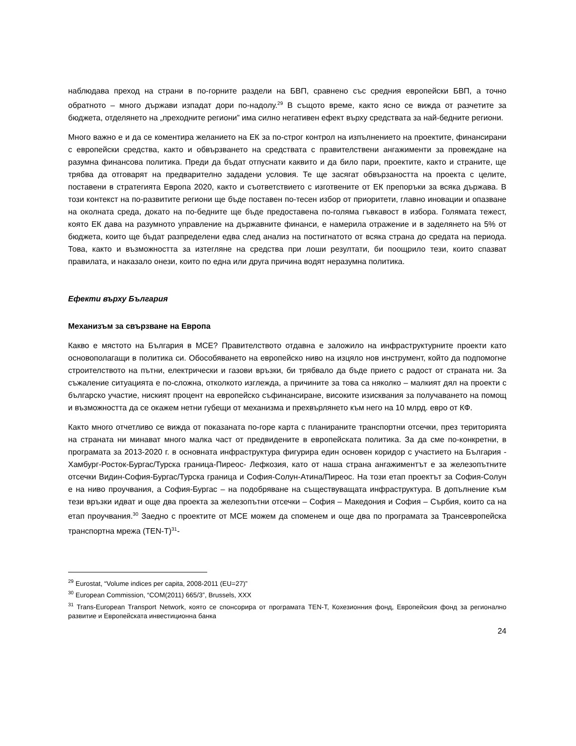наблюдава преход на страни в по-горните раздели на БВП, сравнено със средния европейски БВП, а точно обратното – много държави изпадат дори по-надолу.<sup>29</sup> В същото време, както ясно се вижда от разчетите за бюджета, отделянето на „преходните региони” има силно негативен ефект върху средствата за най-бедните региони.
Много важно е и да се коментира желанието на ЕК за по-строг контрол на изпълнението на проектите, финансирани с европейски средства, както и обвързването на средствата с правителствени ангажименти за провеждане на разумна финансова политика. Преди да бъдат отпуснати каквито и да било пари, проектите, както и страните, ще трябва да отговарят на предварително зададени условия. Те ще засягат обвързаността на проекта с целите, поставени в стратегията Европа 2020, както и съответствието с изготвените от ЕК препоръки за всяка държава. В този контекст на по-развитите региони ще бъде поставен по-тесен избор от приоритети, главно иновации и опазване на околната среда, докато на по-бедните ще бъде предоставена по-голяма гъвкавост в избора. Голямата тежест, която ЕК дава на разумното управление на държавните финанси, е намерила отражение и в заделянето на 5% от бюджета, които ще бъдат разпределени едва след анализ на постигнатото от всяка страна до средата на периода. Това, както и възможността за изтегляне на средства при лоши резултати, би поощрило тези, които спазват правилата, и наказало онези, които по една или друга причина водят неразумна политика.
Ефекти върху България
Механизъм за свързване на Европа
Какво е мястото на България в МСЕ? Правителството отдавна е заложило на инфраструктурните проекти като основополагащи в политика си. Обособяването на европейско ниво на изцяло нов инструмент, който да подпомогне строителството на пътни, електрически и газови връзки, би трябвало да бъде прието с радост от страната ни. За съжаление ситуацията е по-сложна, отколкото изглежда, а причините за това са няколко – малкият дял на проекти с българско участие, ниският процент на европейско съфинансиране, високите изисквания за получаването на помощ и възможността да се окажем нетни губещи от механизма и прехвърлянето към него на 10 млрд. евро от КФ.
Както много отчетливо се вижда от показаната по-горе карта с планираните транспортни отсечки, през територията на страната ни минават много малка част от предвидените в европейската политика. За да сме по-конкретни, в програмата за 2013-2020 г. в основната инфраструктура фигурира един основен коридор с участието на България - Хамбург-Росток-Бургас/Турска граница-Пиреос- Лефкозия, като от наша страна ангажиментът е за железопътните отсечки Видин-София-Бургас/Турска граница и София-Солун-Атина/Пиреос. На този етап проектът за София-Солун е на ниво проучвания, а София-Бургас – на подобряване на съществуващата инфраструктура. В допълнение към тези връзки идват и още два проекта за железопътни отсечки – София – Македония и София – Сърбия, които са на етап проучвания.<sup>30</sup> Заедно с проектите от МСЕ можем да споменем и още два по програмата за Трансевропейска транспортна мрежа (TEN-T)<sup>31</sup>-
<sup>29</sup> Eurostat, “Volume indices per capita, 2008-2011 (EU=27)”
<sup>30</sup> European Commission, “COM(2011) 665/3”, Brussels, XXX
<sup>31</sup> Trans-European Transport Network, която се спонсорира от програмата TEN-T, Кохезионния фонд, Европейския фонд за регионално развитие и Европейската инвестиционна банка
24